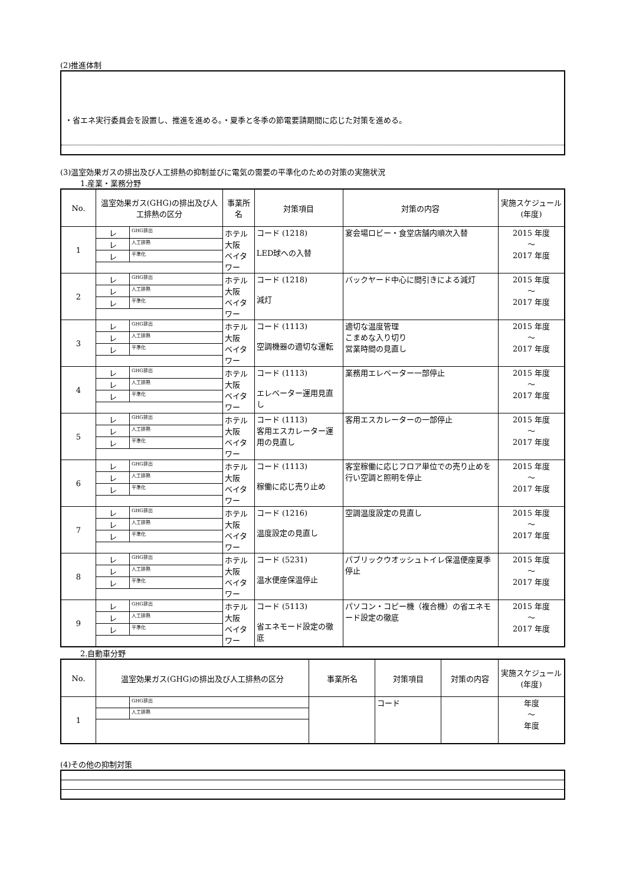(2)推進体制
・省エネ実行委員会を設置し、推進を進める。・夏季と冬季の節電要請期間に応じた対策を進める。
(3)温室効果ガスの排出及び人工排熱の抑制並びに電気の需要の平準化のための対策の実施状況
1.産業・業務分野
| No. | 温室効果ガス(GHG)の排出及び人工排熱の区分 | | 事業所名 | 対策項目 | 対策の内容 | 実施スケジュール(年度) |
| --- | --- | --- | --- | --- | --- | --- |
| 1 | レ | GHG排出 | ホテル大阪 ベイタワー | コード (1218) LED球への入替 | 宴会場ロビー・食堂店舗内順次入替 | 2015 年度 ～ 2017 年度 |
| | レ | 人工排熱 | | | | |
| | レ | 平準化 | | | | |
| 2 | レ | GHG排出 | ホテル大阪 ベイタワー | コード (1218) 減灯 | バックヤード中心に間引きによる減灯 | 2015 年度 ～ 2017 年度 |
| | レ | 人工排熱 | | | | |
| | レ | 平準化 | | | | |
| 3 | レ | GHG排出 | ホテル大阪 ベイタワー | コード (1113) 空調機器の適切な運転 | 適切な温度管理 こまめな入り切り 営業時間の見直し | 2015 年度 ～ 2017 年度 |
| | レ | 人工排熱 | | | | |
| | レ | 平準化 | | | | |
| 4 | レ | GHG排出 | ホテル大阪 ベイタワー | コード (1113) エレベーター運用見直し | 業務用エレベーター一部停止 | 2015 年度 ～ 2017 年度 |
| | レ | 人工排熱 | | | | |
| | レ | 平準化 | | | | |
| 5 | レ | GHG排出 | ホテル大阪 ベイタワー | コード (1113) 客用エスカレーター運用の見直し | 客用エスカレーターの一部停止 | 2015 年度 ～ 2017 年度 |
| | レ | 人工排熱 | | | | |
| | レ | 平準化 | | | | |
| 6 | レ | GHG排出 | ホテル大阪 ベイタワー | コード (1113) 稼働に応じ売り止め | 客室稼働に応じフロア単位での売り止めを行い空調と照明を停止 | 2015 年度 ～ 2017 年度 |
| | レ | 人工排熱 | | | | |
| | レ | 平準化 | | | | |
| 7 | レ | GHG排出 | ホテル大阪 ベイタワー | コード (1216) 温度設定の見直し | 空調温度設定の見直し | 2015 年度 ～ 2017 年度 |
| | レ | 人工排熱 | | | | |
| | レ | 平準化 | | | | |
| 8 | レ | GHG排出 | ホテル大阪 ベイタワー | コード (5231) 温水便座保温停止 | パブリックウオッシュトイレ保温便座夏季停止 | 2015 年度 ～ 2017 年度 |
| | レ | 人工排熱 | | | | |
| | レ | 平準化 | | | | |
| 9 | レ | GHG排出 | ホテル大阪 ベイタワー | コード (5113) 省エネモード設定の徹底 | パソコン・コピー機（複合機）の省エネモード設定の徹底 | 2015 年度 ～ 2017 年度 |
| | レ | 人工排熱 | | | | |
| | レ | 平準化 | | | | |
2.自動車分野
| No. | 温室効果ガス(GHG)の排出及び人工排熱の区分 | | 事業所名 | 対策項目 | 対策の内容 | 実施スケジュール(年度) |
| --- | --- | --- | --- | --- | --- | --- |
| 1 | | GHG排出 | | コード | | 年度 ～ 年度 |
| | | 人工排熱 | | | | |
(4)その他の抑制対策